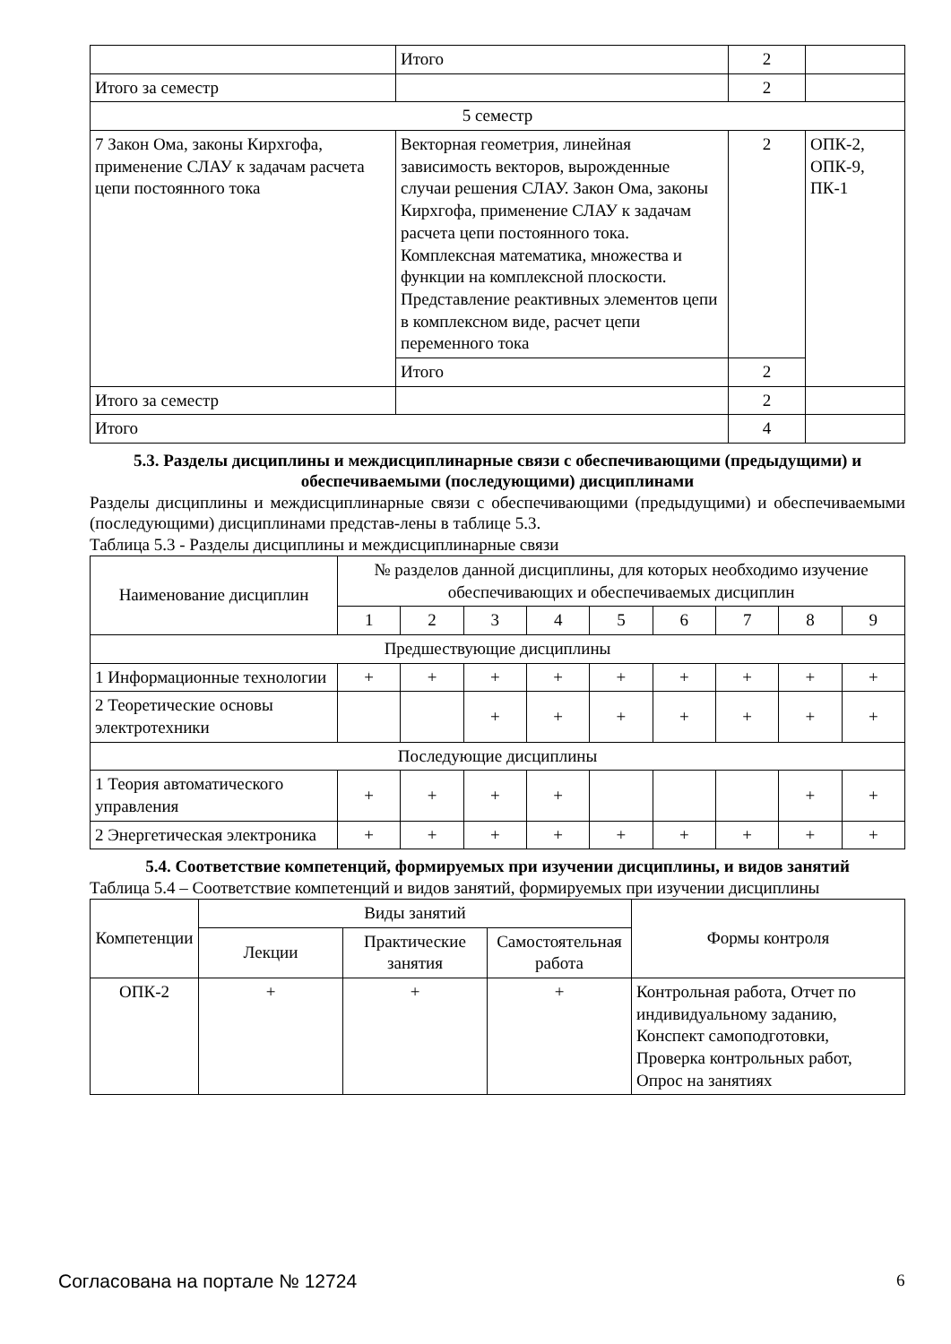| | Итого | 2 | |
| Итого за семестр | | 2 | |
| 5 семестр | | | |
| 7 Закон Ома, законы Кирхгофа, применение СЛАУ к задачам расчета цепи постоянного тока | Векторная геометрия, линейная зависимость векторов, вырожденные случаи решения СЛАУ. Закон Ома, законы Кирхгофа, применение СЛАУ к задачам расчета цепи постоянного тока. Комплексная математика, множества и функции на комплексной плоскости. Представление реактивных элементов цепи в комплексном виде, расчет цепи переменного тока | 2 | ОПК-2, ОПК-9, ПК-1 |
| | Итого | 2 | |
| Итого за семестр | | 2 | |
| Итого | | 4 | |
5.3. Разделы дисциплины и междисциплинарные связи с обеспечивающими (предыдущими) и обеспечиваемыми (последующими) дисциплинами
Разделы дисциплины и междисциплинарные связи с обеспечивающими (предыдущими) и обеспечиваемыми (последующими) дисциплинами представ-лены в таблице 5.3.
Таблица 5.3 - Разделы дисциплины и междисциплинарные связи
| Наименование дисциплин | № разделов данной дисциплины, для которых необходимо изучение обеспечивающих и обеспечиваемых дисциплин | | | | | | | | |
| --- | --- | --- | --- | --- | --- | --- | --- | --- | --- |
| | 1 | 2 | 3 | 4 | 5 | 6 | 7 | 8 | 9 |
| Предшествующие дисциплины | | | | | | | | | |
| 1 Информационные технологии | + | + | + | + | + | + | + | + | + |
| 2 Теоретические основы электротехники | | | + | + | + | + | + | + | + |
| Последующие дисциплины | | | | | | | | | |
| 1 Теория автоматического управления | + | + | + | + | | | | + | + |
| 2 Энергетическая электроника | + | + | + | + | + | + | + | + | + |
5.4. Соответствие компетенций, формируемых при изучении дисциплины, и видов занятий
Таблица 5.4 – Соответствие компетенций и видов занятий, формируемых при изучении дисциплины
| Компетенции | Виды занятий | | | Формы контроля |
| --- | --- | --- | --- | --- |
| | Лекции | Практические занятия | Самостоятельная работа | |
| ОПК-2 | + | + | + | Контрольная работа, Отчет по индивидуальному заданию, Конспект самоподготовки, Проверка контрольных работ, Опрос на занятиях |
Согласована на портале № 12724 6